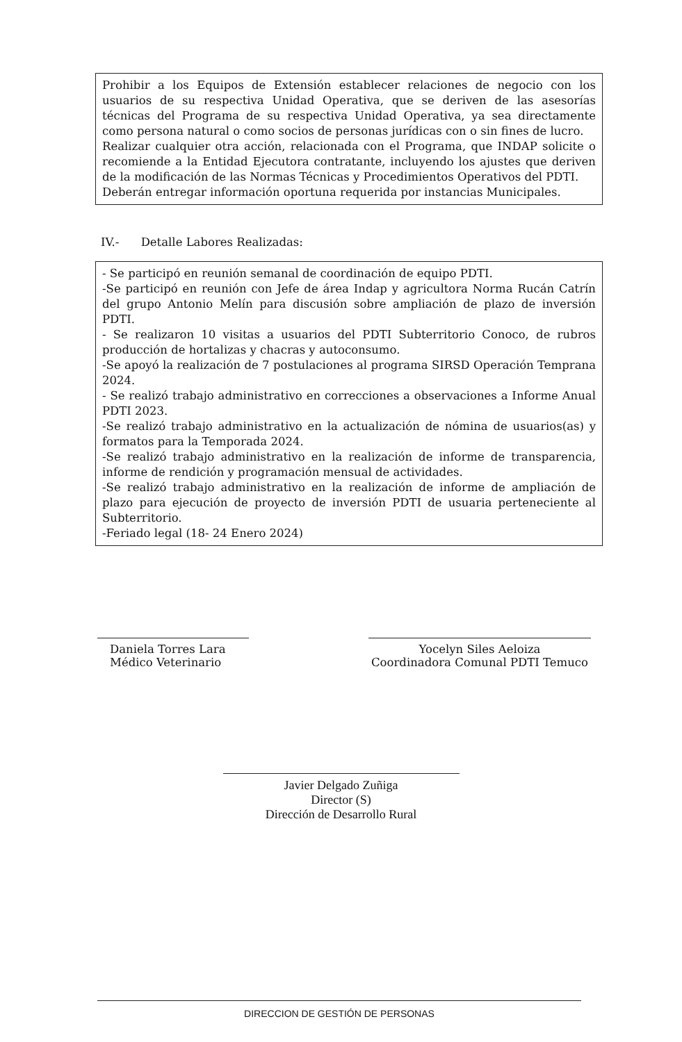Prohibir a los Equipos de Extensión establecer relaciones de negocio con los usuarios de su respectiva Unidad Operativa, que se deriven de las asesorías técnicas del Programa de su respectiva Unidad Operativa, ya sea directamente como persona natural o como socios de personas jurídicas con o sin fines de lucro.
Realizar cualquier otra acción, relacionada con el Programa, que INDAP solicite o recomiende a la Entidad Ejecutora contratante, incluyendo los ajustes que deriven de la modificación de las Normas Técnicas y Procedimientos Operativos del PDTI.
Deberán entregar información oportuna requerida por instancias Municipales.
IV.- Detalle Labores Realizadas:
- Se participó en reunión semanal de coordinación de equipo PDTI.
-Se participó en reunión con Jefe de área Indap y agricultora Norma Rucán Catrín del grupo Antonio Melín para discusión sobre ampliación de plazo de inversión PDTI.
- Se realizaron 10 visitas a usuarios del PDTI Subterritorio Conoco, de rubros producción de hortalizas y chacras y autoconsumo.
-Se apoyó la realización de 7 postulaciones al programa SIRSD Operación Temprana 2024.
- Se realizó trabajo administrativo en correcciones a observaciones a Informe Anual PDTI 2023.
-Se realizó trabajo administrativo en la actualización de nómina de usuarios(as) y formatos para la Temporada 2024.
-Se realizó trabajo administrativo en la realización de informe de transparencia, informe de rendición y programación mensual de actividades.
-Se realizó trabajo administrativo en la realización de informe de ampliación de plazo para ejecución de proyecto de inversión PDTI de usuaria perteneciente al Subterritorio.
-Feriado legal (18- 24 Enero 2024)
Daniela Torres Lara
Médico Veterinario
Yocelyn Siles Aeloiza
Coordinadora Comunal PDTI Temuco
Javier Delgado Zuñiga
Director (S)
Dirección de Desarrollo Rural
DIRECCION DE GESTIÓN DE PERSONAS